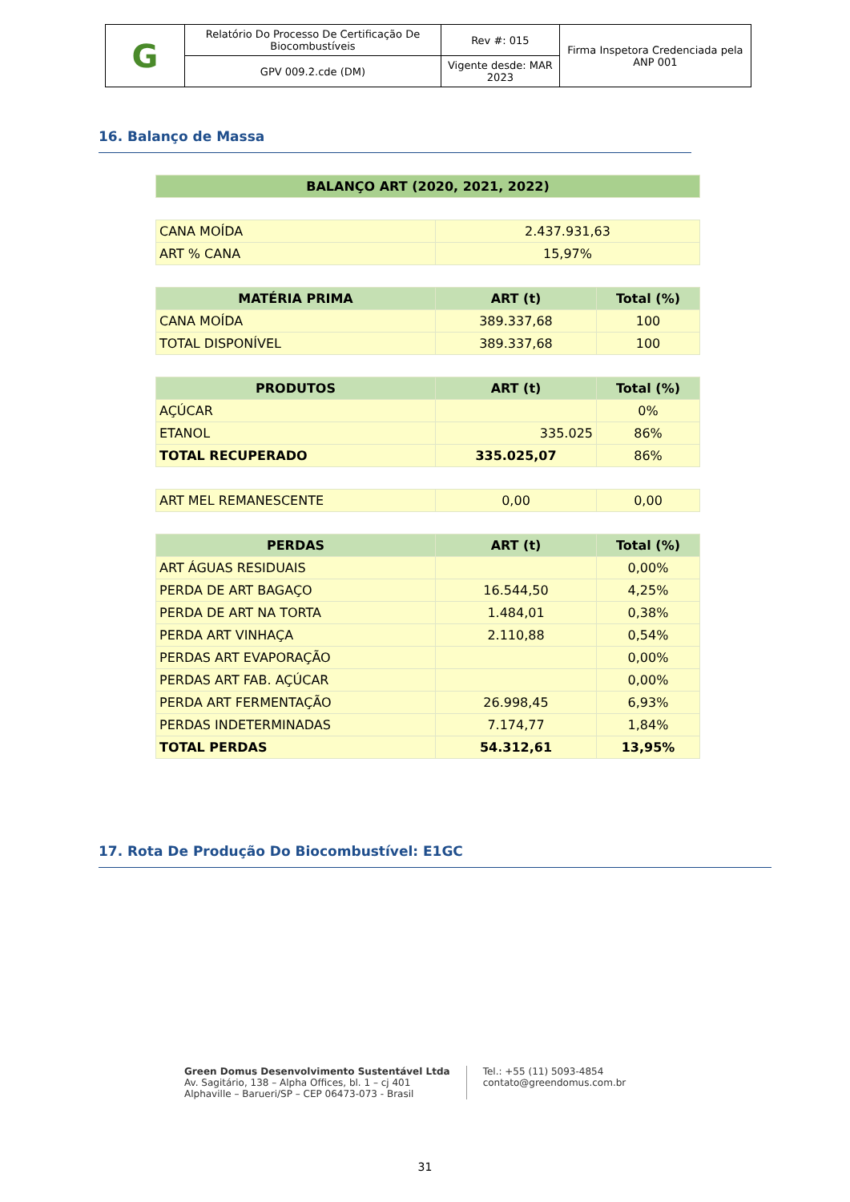| G | Relatório Do Processo De Certificação De Biocombustíveis | Rev #: 015 | Firma Inspetora Credenciada pela ANP 001 |
| | GPV 009.2.cde (DM) | Vigente desde: MAR 2023 | |
16. Balanço de Massa
| BALANÇO ART (2020, 2021, 2022) |
| --- |
| CANA MOÍDA | 2.437.931,63 |
| ART % CANA | 15,97% |
| MATÉRIA PRIMA | ART (t) | Total (%) |
| --- | --- | --- |
| CANA MOÍDA | 389.337,68 | 100 |
| TOTAL DISPONÍVEL | 389.337,68 | 100 |
| PRODUTOS | ART (t) | Total (%) |
| --- | --- | --- |
| AÇÚCAR | | 0% |
| ETANOL | 335.025 | 86% |
| TOTAL RECUPERADO | 335.025,07 | 86% |
| ART MEL REMANESCENTE | 0,00 | 0,00 |
| PERDAS | ART (t) | Total (%) |
| --- | --- | --- |
| ART ÁGUAS RESIDUAIS | | 0,00% |
| PERDA DE ART BAGAÇO | 16.544,50 | 4,25% |
| PERDA DE ART NA TORTA | 1.484,01 | 0,38% |
| PERDA ART VINHAÇA | 2.110,88 | 0,54% |
| PERDAS ART EVAPORAÇÃO | | 0,00% |
| PERDAS ART FAB. AÇÚCAR | | 0,00% |
| PERDA ART FERMENTAÇÃO | 26.998,45 | 6,93% |
| PERDAS INDETERMINADAS | 7.174,77 | 1,84% |
| TOTAL PERDAS | 54.312,61 | 13,95% |
17. Rota De Produção Do Biocombustível: E1GC
Green Domus Desenvolvimento Sustentável Ltda
Av. Sagitário, 138 – Alpha Offices, bl. 1 – cj 401
Alphaville – Barueri/SP – CEP 06473-073 - Brasil
Tel.: +55 (11) 5093-4854
contato@greendomus.com.br
31